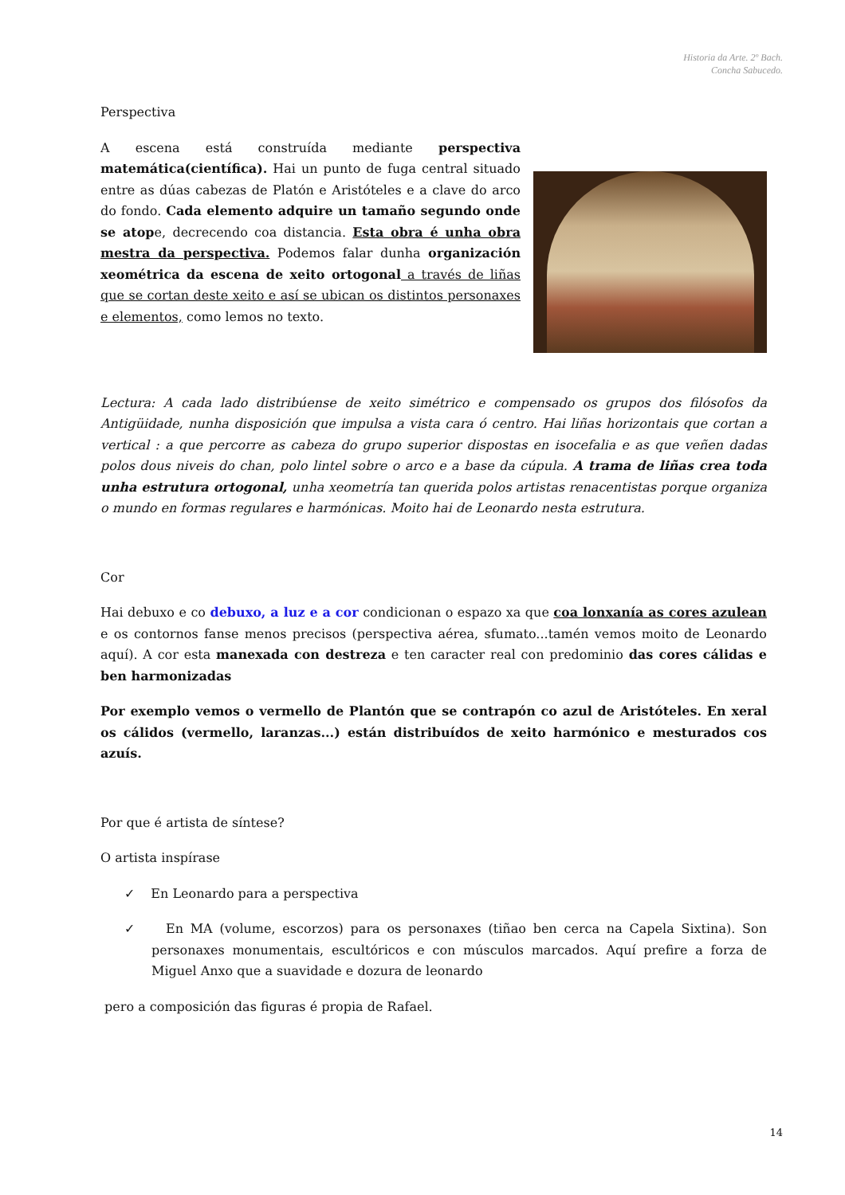Historia da Arte. 2º Bach.
Concha Sabucedo.
Perspectiva
A escena está construída mediante perspectiva matemática(científica). Hai un punto de fuga central situado entre as dúas cabezas de Platón e Aristóteles e a clave do arco do fondo. Cada elemento adquire un tamaño segundo onde se atope, decrecendo coa distancia. Esta obra é unha obra mestra da perspectiva. Podemos falar dunha organización xeométrica da escena de xeito ortogonal a través de liñas que se cortan deste xeito e así se ubican os distintos personaxes e elementos, como lemos no texto.
Lectura: A cada lado distribúense de xeito simétrico e compensado os grupos dos filósofos da Antigüidade, nunha disposición que impulsa a vista cara ó centro. Hai liñas horizontais que cortan a vertical : a que percorre as cabeza do grupo superior dispostas en isocefalia e as que veñen dadas polos dous niveis do chan, polo lintel sobre o arco e a base da cúpula. A trama de liñas crea toda unha estrutura ortogonal, unha xeometría tan querida polos artistas renacentistas porque organiza o mundo en formas regulares e harmónicas. Moito hai de Leonardo nesta estrutura.
Cor
Hai debuxo e co debuxo, a luz e a cor condicionan o espazo xa que coa lonxanía as cores azulean e os contornos fanse menos precisos (perspectiva aérea, sfumato...tamén vemos moito de Leonardo aquí). A cor esta manexada con destreza e ten caracter real con predominio das cores cálidas e ben harmonizadas
Por exemplo vemos o vermello de Plantón que se contrapón co azul de Aristóteles. En xeral os cálidos (vermello, laranzas...) están distribuídos de xeito harmónico e mesturados cos azuís.
Por que é artista de síntese?
O artista inspírase
✓ En Leonardo para a perspectiva
✓ En MA (volume, escorzos) para os personaxes (tiñao ben cerca na Capela Sixtina). Son personaxes monumentais, escultóricos e con músculos marcados. Aquí prefire a forza de Miguel Anxo que a suavidade e dozura de leonardo
pero a composición das figuras é propia de Rafael.
14